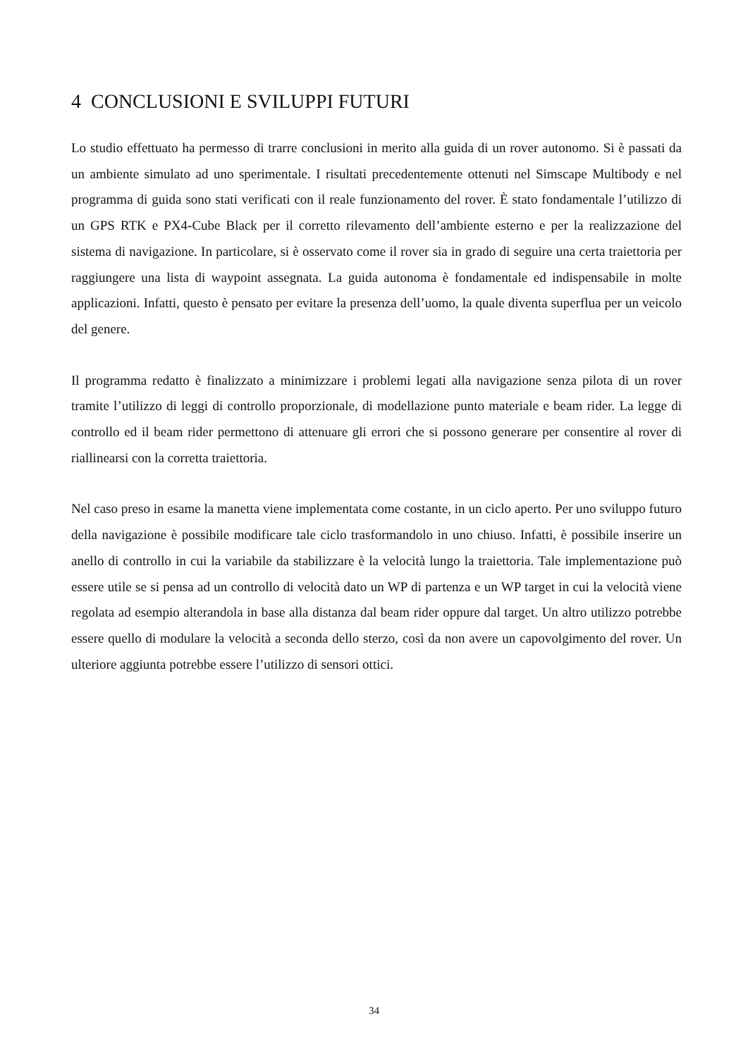4 CONCLUSIONI E SVILUPPI FUTURI
Lo studio effettuato ha permesso di trarre conclusioni in merito alla guida di un rover autonomo. Si è passati da un ambiente simulato ad uno sperimentale. I risultati precedentemente ottenuti nel Simscape Multibody e nel programma di guida sono stati verificati con il reale funzionamento del rover. È stato fondamentale l’utilizzo di un GPS RTK e PX4-Cube Black per il corretto rilevamento dell’ambiente esterno e per la realizzazione del sistema di navigazione. In particolare, si è osservato come il rover sia in grado di seguire una certa traiettoria per raggiungere una lista di waypoint assegnata. La guida autonoma è fondamentale ed indispensabile in molte applicazioni. Infatti, questo è pensato per evitare la presenza dell’uomo, la quale diventa superflua per un veicolo del genere.
Il programma redatto è finalizzato a minimizzare i problemi legati alla navigazione senza pilota di un rover tramite l’utilizzo di leggi di controllo proporzionale, di modellazione punto materiale e beam rider. La legge di controllo ed il beam rider permettono di attenuare gli errori che si possono generare per consentire al rover di riallinearsi con la corretta traiettoria.
Nel caso preso in esame la manetta viene implementata come costante, in un ciclo aperto. Per uno sviluppo futuro della navigazione è possibile modificare tale ciclo trasformandolo in uno chiuso. Infatti, è possibile inserire un anello di controllo in cui la variabile da stabilizzare è la velocità lungo la traiettoria. Tale implementazione può essere utile se si pensa ad un controllo di velocità dato un WP di partenza e un WP target in cui la velocità viene regolata ad esempio alterandola in base alla distanza dal beam rider oppure dal target. Un altro utilizzo potrebbe essere quello di modulare la velocità a seconda dello sterzo, così da non avere un capovolgimento del rover. Un ulteriore aggiunta potrebbe essere l’utilizzo di sensori ottici.
34